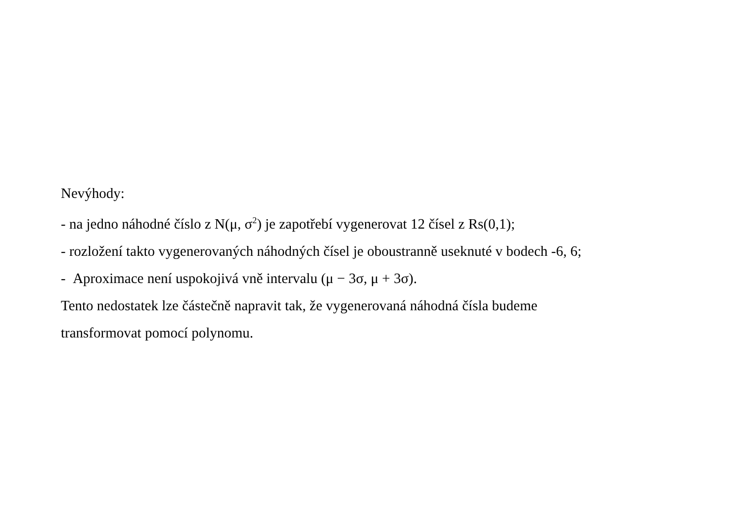Nevýhody:
- na jedno náhodné číslo z N(μ, σ<sup>2</sup>) je zapotřebí vygenerovat 12 čísel z Rs(0,1);
- rozložení takto vygenerovaných náhodných čísel je oboustranně useknuté v bodech -6, 6;
- Aproximace není uspokojivá vně intervalu (μ − 3σ, μ + 3σ).
Tento nedostatek lze částečně napravit tak, že vygenerovaná náhodná čísla budeme
transformovat pomocí polynomu.